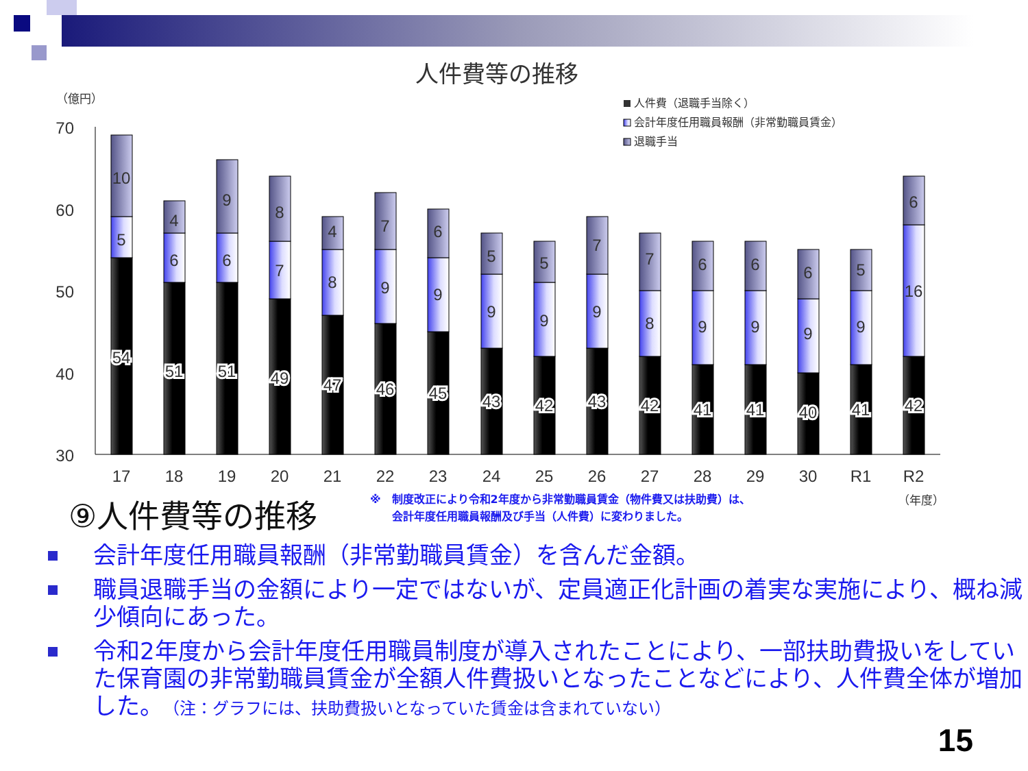人件費等の推移
（億円）
70
60
50
40
30
人件費（退職手当除く）
会計年度任用職員報酬（非常勤職員賃金）
退職手当
54
5
10
51
6
4
51
6
9
49
7
8
47
8
4
46
9
7
45
9
6
43
9
5
42
9
5
43
9
7
42
8
7
41
9
6
41
9
6
40
9
6
41
9
5
42
16
6
17
18
19
20
21
22
23
24
25
26
27
28
29
30
R1
R2
⑨人件費等の推移
※　制度改正により令和2年度から非常勤職員賃金（物件費又は扶助費）は、
　　会計年度任用職員報酬及び手当（人件費）に変わりました。
（年度）
会計年度任用職員報酬（非常勤職員賃金）を含んだ金額。
職員退職手当の金額により一定ではないが、定員適正化計画の着実な実施により、概ね減少傾向にあった。
令和2年度から会計年度任用職員制度が導入されたことにより、一部扶助費扱いをしていた保育園の非常勤職員賃金が全額人件費扱いとなったことなどにより、人件費全体が増加した。（注：グラフには、扶助費扱いとなっていた賃金は含まれていない）
15